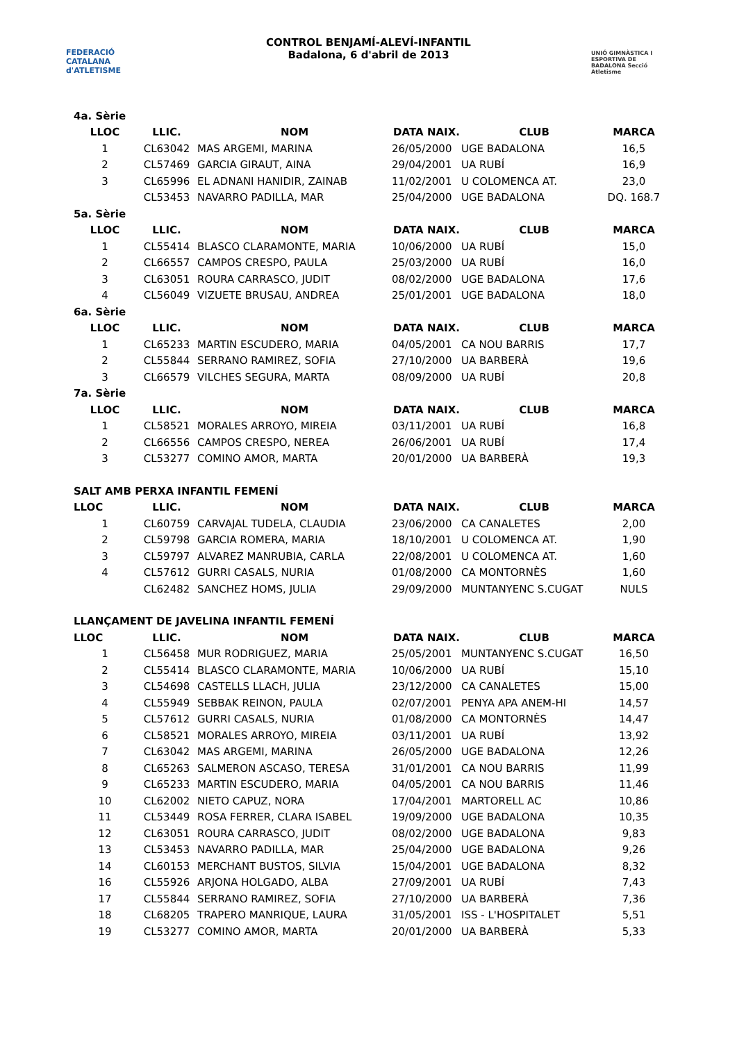FEDERACIÓ CATALANA d'ATLETISME
CONTROL BENJAMÍ-ALEVÍ-INFANTIL
Badalona, 6 d'abril de 2013
UNIÓ GIMNÀSTICA I ESPORTIVA DE BADALONA Secció Atletisme
| 4a. Sèrie | | | | | |
| LLOC | LLIC. | NOM | DATA NAIX. | CLUB | MARCA |
| 1 | CL63042 | MAS ARGEMI, MARINA | 26/05/2000 | UGE BADALONA | 16,5 |
| 2 | CL57469 | GARCIA GIRAUT, AINA | 29/04/2001 | UA RUBÍ | 16,9 |
| 3 | CL65996 | EL ADNANI HANIDIR, ZAINAB | 11/02/2001 | U COLOMENCA AT. | 23,0 |
| | CL53453 | NAVARRO PADILLA, MAR | 25/04/2000 | UGE BADALONA | DQ. 168.7 |
| 5a. Sèrie | | | | | |
| LLOC | LLIC. | NOM | DATA NAIX. | CLUB | MARCA |
| 1 | CL55414 | BLASCO CLARAMONTE, MARIA | 10/06/2000 | UA RUBÍ | 15,0 |
| 2 | CL66557 | CAMPOS CRESPO, PAULA | 25/03/2000 | UA RUBÍ | 16,0 |
| 3 | CL63051 | ROURA CARRASCO, JUDIT | 08/02/2000 | UGE BADALONA | 17,6 |
| 4 | CL56049 | VIZUETE BRUSAU, ANDREA | 25/01/2001 | UGE BADALONA | 18,0 |
| 6a. Sèrie | | | | | |
| LLOC | LLIC. | NOM | DATA NAIX. | CLUB | MARCA |
| 1 | CL65233 | MARTIN ESCUDERO, MARIA | 04/05/2001 | CA NOU BARRIS | 17,7 |
| 2 | CL55844 | SERRANO RAMIREZ, SOFIA | 27/10/2000 | UA BARBERÀ | 19,6 |
| 3 | CL66579 | VILCHES SEGURA, MARTA | 08/09/2000 | UA RUBÍ | 20,8 |
| 7a. Sèrie | | | | | |
| LLOC | LLIC. | NOM | DATA NAIX. | CLUB | MARCA |
| 1 | CL58521 | MORALES ARROYO, MIREIA | 03/11/2001 | UA RUBÍ | 16,8 |
| 2 | CL66556 | CAMPOS CRESPO, NEREA | 26/06/2001 | UA RUBÍ | 17,4 |
| 3 | CL53277 | COMINO AMOR, MARTA | 20/01/2000 | UA BARBERÀ | 19,3 |
| SALT AMB PERXA INFANTIL FEMENÍ | | | | | |
| LLOC | LLIC. | NOM | DATA NAIX. | CLUB | MARCA |
| 1 | CL60759 | CARVAJAL TUDELA, CLAUDIA | 23/06/2000 | CA CANALETES | 2,00 |
| 2 | CL59798 | GARCIA ROMERA, MARIA | 18/10/2001 | U COLOMENCA AT. | 1,90 |
| 3 | CL59797 | ALVAREZ MANRUBIA, CARLA | 22/08/2001 | U COLOMENCA AT. | 1,60 |
| 4 | CL57612 | GURRI CASALS, NURIA | 01/08/2000 | CA MONTORNÈS | 1,60 |
| | CL62482 | SANCHEZ HOMS, JULIA | 29/09/2000 | MUNTANYENC S.CUGAT | NULS |
| LLANÇAMENT DE JAVELINA INFANTIL FEMENÍ | | | | | |
| LLOC | LLIC. | NOM | DATA NAIX. | CLUB | MARCA |
| 1 | CL56458 | MUR RODRIGUEZ, MARIA | 25/05/2001 | MUNTANYENC S.CUGAT | 16,50 |
| 2 | CL55414 | BLASCO CLARAMONTE, MARIA | 10/06/2000 | UA RUBÍ | 15,10 |
| 3 | CL54698 | CASTELLS LLACH, JULIA | 23/12/2000 | CA CANALETES | 15,00 |
| 4 | CL55949 | SEBBAK REINON, PAULA | 02/07/2001 | PENYA APA ANEM-HI | 14,57 |
| 5 | CL57612 | GURRI CASALS, NURIA | 01/08/2000 | CA MONTORNÈS | 14,47 |
| 6 | CL58521 | MORALES ARROYO, MIREIA | 03/11/2001 | UA RUBÍ | 13,92 |
| 7 | CL63042 | MAS ARGEMI, MARINA | 26/05/2000 | UGE BADALONA | 12,26 |
| 8 | CL65263 | SALMERON ASCASO, TERESA | 31/01/2001 | CA NOU BARRIS | 11,99 |
| 9 | CL65233 | MARTIN ESCUDERO, MARIA | 04/05/2001 | CA NOU BARRIS | 11,46 |
| 10 | CL62002 | NIETO CAPUZ, NORA | 17/04/2001 | MARTORELL AC | 10,86 |
| 11 | CL53449 | ROSA FERRER, CLARA ISABEL | 19/09/2000 | UGE BADALONA | 10,35 |
| 12 | CL63051 | ROURA CARRASCO, JUDIT | 08/02/2000 | UGE BADALONA | 9,83 |
| 13 | CL53453 | NAVARRO PADILLA, MAR | 25/04/2000 | UGE BADALONA | 9,26 |
| 14 | CL60153 | MERCHANT BUSTOS, SILVIA | 15/04/2001 | UGE BADALONA | 8,32 |
| 16 | CL55926 | ARJONA HOLGADO, ALBA | 27/09/2001 | UA RUBÍ | 7,43 |
| 17 | CL55844 | SERRANO RAMIREZ, SOFIA | 27/10/2000 | UA BARBERÀ | 7,36 |
| 18 | CL68205 | TRAPERO MANRIQUE, LAURA | 31/05/2001 | ISS - L'HOSPITALET | 5,51 |
| 19 | CL53277 | COMINO AMOR, MARTA | 20/01/2000 | UA BARBERÀ | 5,33 |